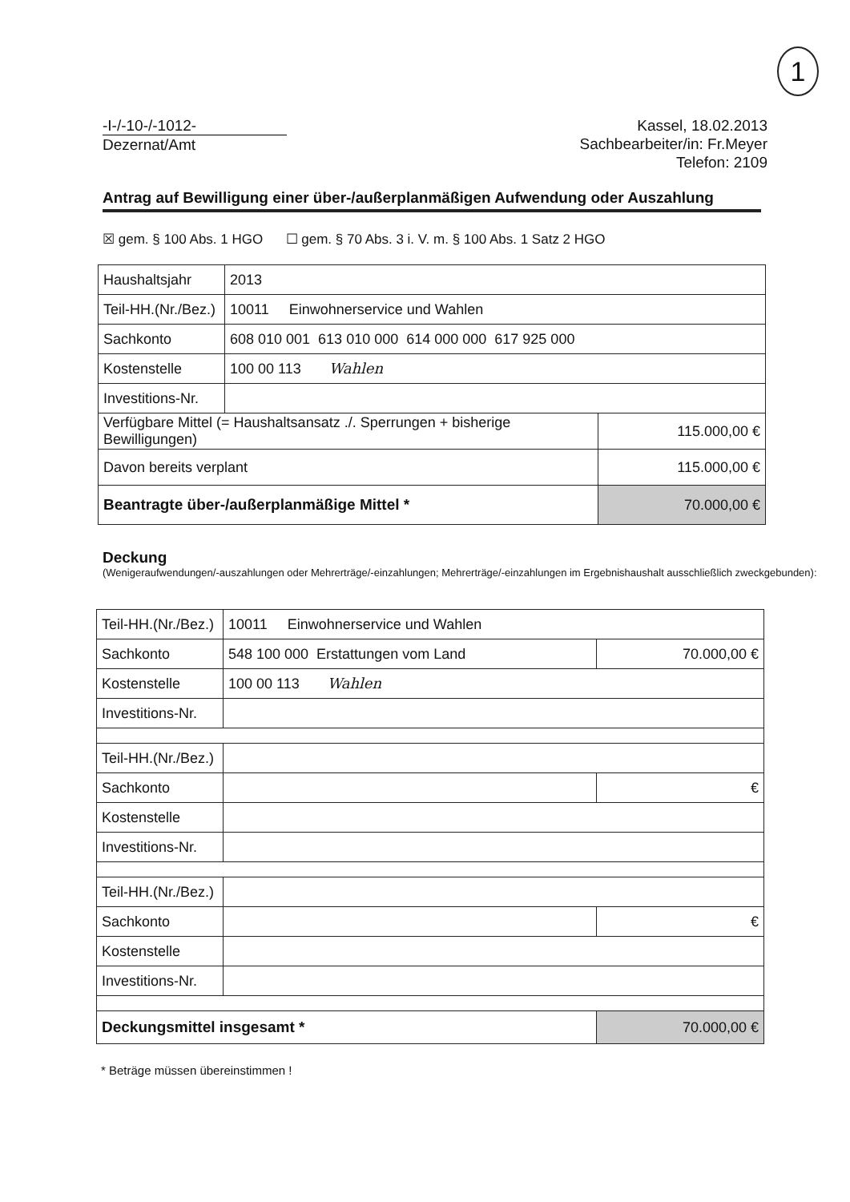1
-I-/-10-/-1012-
Dezernat/Amt
Kassel, 18.02.2013
Sachbearbeiter/in: Fr.Meyer
Telefon: 2109
Antrag auf Bewilligung einer über-/außerplanmäßigen Aufwendung oder Auszahlung
☒ gem. § 100 Abs. 1 HGO ☐ gem. § 70 Abs. 3 i. V. m. § 100 Abs. 1 Satz 2 HGO
| Haushaltsjahr | 2013 | |
| Teil-HH.(Nr./Bez.) | 10011 Einwohnerservice und Wahlen | |
| Sachkonto | 608 010 001 613 010 000 614 000 000 617 925 000 | |
| Kostenstelle | 100 00 113 Wahlen | |
| Investitions-Nr. | | |
| Verfügbare Mittel (= Haushaltsansatz ./. Sperrungen + bisherige Bewilligungen) | | 115.000,00 € |
| Davon bereits verplant | | 115.000,00 € |
| Beantragte über-/außerplanmäßige Mittel * | | 70.000,00 € |
Deckung
(Wenigeraufwendungen/-auszahlungen oder Mehrerträge/-einzahlungen; Mehrerträge/-einzahlungen im Ergebnishaushalt ausschließlich zweckgebunden):
| Teil-HH.(Nr./Bez.) | 10011 Einwohnerservice und Wahlen | |
| Sachkonto | 548 100 000 Erstattungen vom Land | 70.000,00 € |
| Kostenstelle | 100 00 113 Wahlen | |
| Investitions-Nr. | | |
| Teil-HH.(Nr./Bez.) | | |
| Sachkonto | | € |
| Kostenstelle | | |
| Investitions-Nr. | | |
| Teil-HH.(Nr./Bez.) | | |
| Sachkonto | | € |
| Kostenstelle | | |
| Investitions-Nr. | | |
| Deckungsmittel insgesamt * | | 70.000,00 € |
* Beträge müssen übereinstimmen !